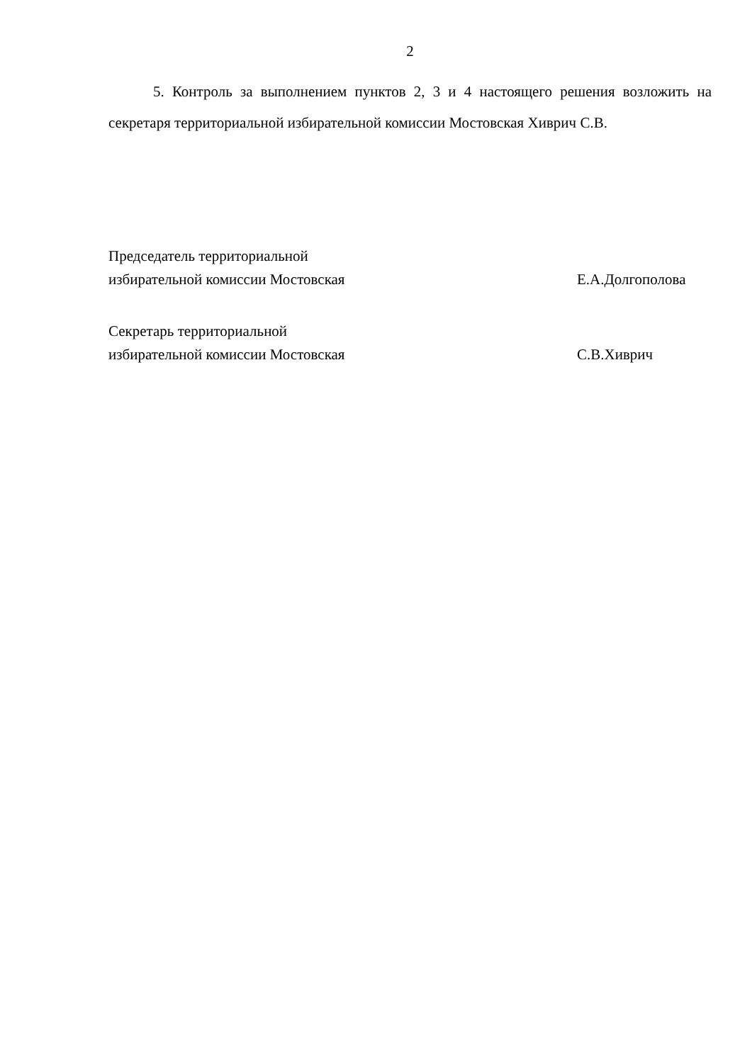2
5. Контроль за выполнением пунктов 2, 3 и 4 настоящего решения возложить на секретаря территориальной избирательной комиссии Мостовская Хиврич С.В.
Председатель территориальной
избирательной комиссии Мостовская
Е.А.Долгополова
Секретарь территориальной
избирательной комиссии Мостовская
С.В.Хиврич